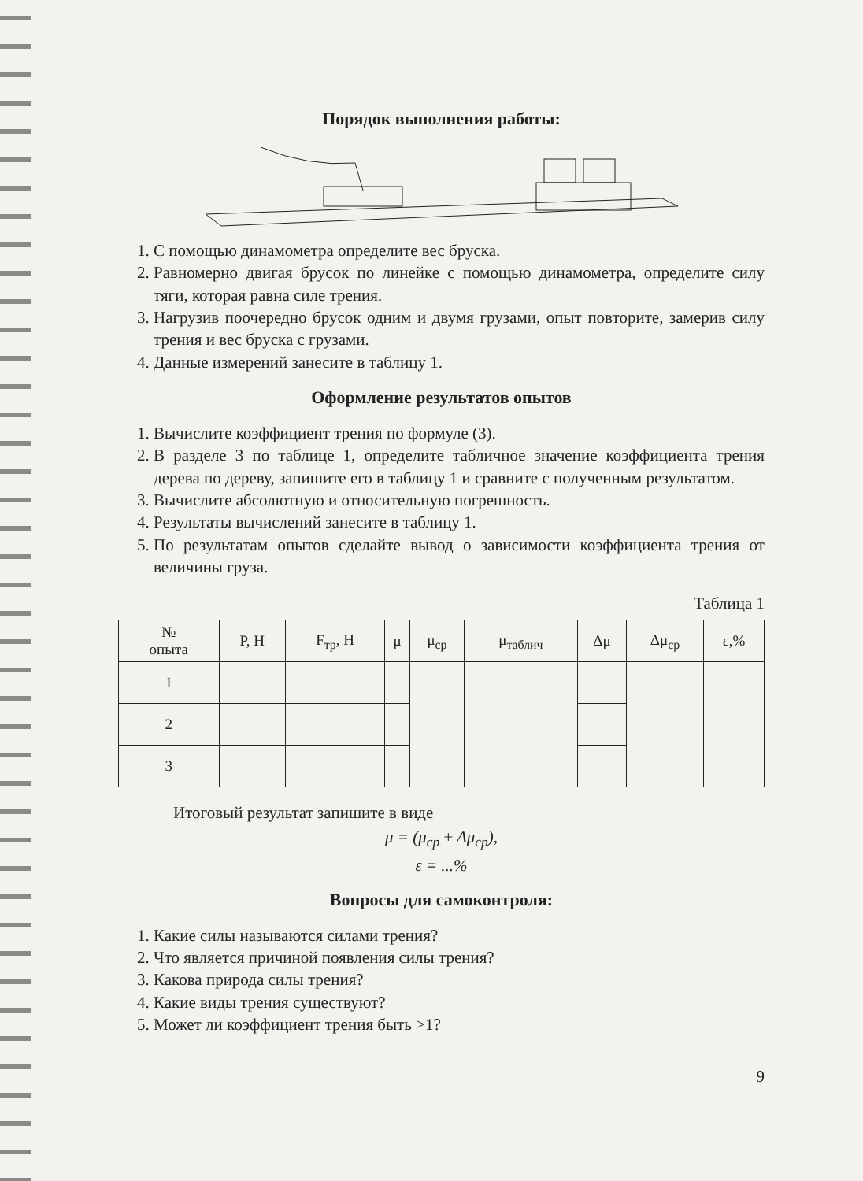Порядок выполнения работы:
1. С помощью динамометра определите вес бруска.
2. Равномерно двигая брусок по линейке с помощью динамометра, определите силу тяги, которая равна силе трения.
3. Нагрузив поочередно брусок одним и двумя грузами, опыт повторите, замерив силу трения и вес бруска с грузами.
4. Данные измерений занесите в таблицу 1.
Оформление результатов опытов
1. Вычислите коэффициент трения по формуле (3).
2. В разделе 3 по таблице 1, определите табличное значение коэффициента трения дерева по дереву, запишите его в таблицу 1 и сравните с полученным результатом.
3. Вычислите абсолютную и относительную погрешность.
4. Результаты вычислений занесите в таблицу 1.
5. По результатам опытов сделайте вывод о зависимости коэффициента трения от величины груза.
Таблица 1
| № опыта | P, H | F<sub>тр</sub>, H | μ | μ<sub>ср</sub> | μ<sub>таблич</sub> | Δμ | Δμ<sub>ср</sub> | ε,% |
| --- | --- | --- | --- | --- | --- | --- | --- | --- |
| 1 | | | | | | | | |
| 2 | | | | | | | | |
| 3 | | | | | | | | |
Итоговый результат запишите в виде
μ = (μ<sub>ср</sub> ± Δμ<sub>ср</sub>),
ε = ...%
Вопросы для самоконтроля:
1. Какие силы называются силами трения?
2. Что является причиной появления силы трения?
3. Какова природа силы трения?
4. Какие виды трения существуют?
5. Может ли коэффициент трения быть >1?
9